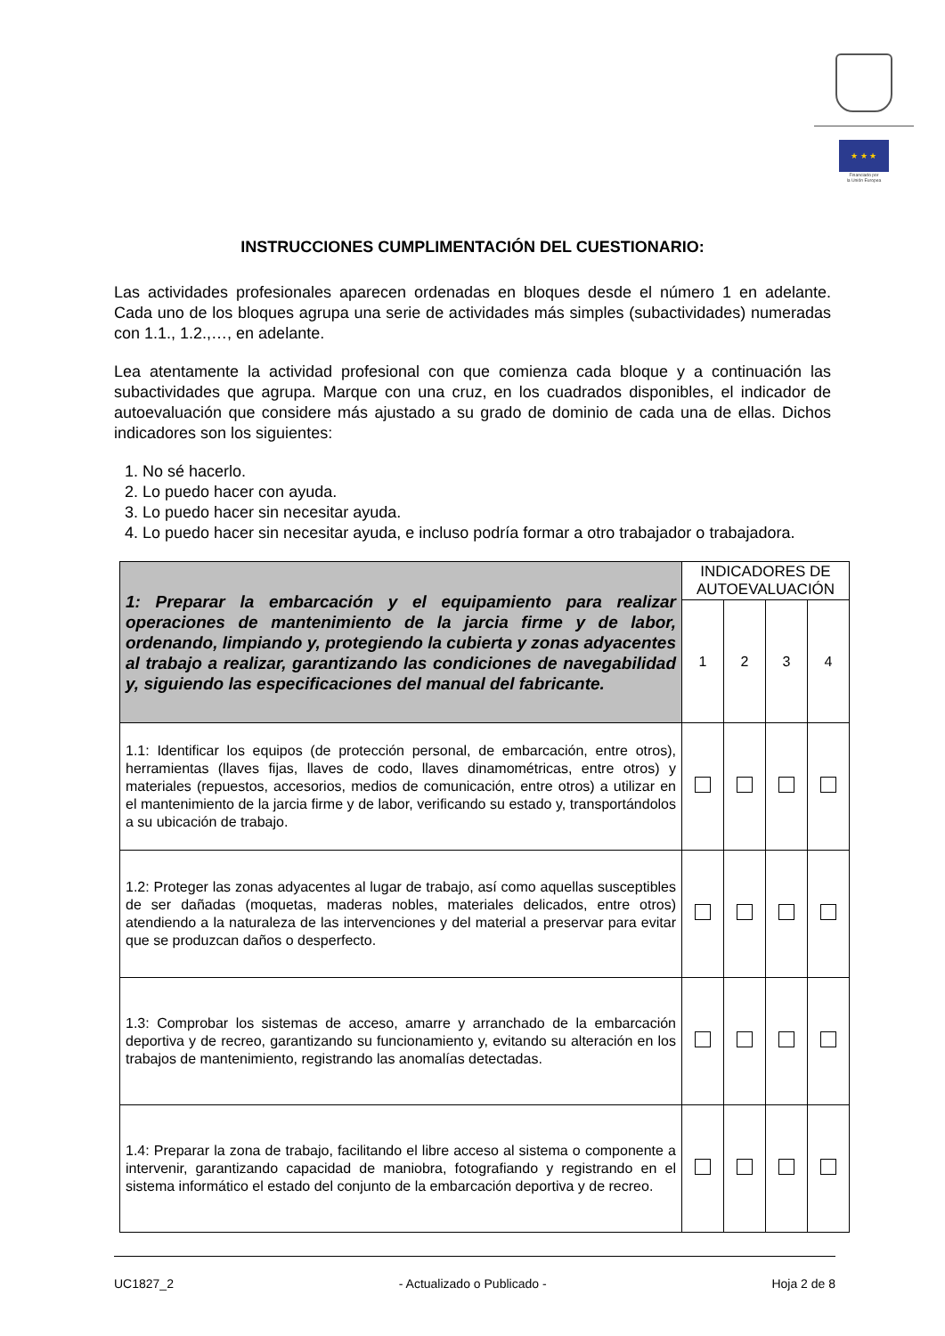★ ★ ★
Financiado por
la Unión Europea
INSTRUCCIONES CUMPLIMENTACIÓN DEL CUESTIONARIO:
Las actividades profesionales aparecen ordenadas en bloques desde el número 1 en adelante. Cada uno de los bloques agrupa una serie de actividades más simples (subactividades) numeradas con 1.1., 1.2.,…, en adelante.
Lea atentamente la actividad profesional con que comienza cada bloque y a continuación las subactividades que agrupa. Marque con una cruz, en los cuadrados disponibles, el indicador de autoevaluación que considere más ajustado a su grado de dominio de cada una de ellas. Dichos indicadores son los siguientes:
1. No sé hacerlo.
2. Lo puedo hacer con ayuda.
3. Lo puedo hacer sin necesitar ayuda.
4. Lo puedo hacer sin necesitar ayuda, e incluso podría formar a otro trabajador o trabajadora.
| 1: Preparar la embarcación y el equipamiento para realizar operaciones de mantenimiento de la jarcia firme y de labor, ordenando, limpiando y, protegiendo la cubierta y zonas adyacentes al trabajo a realizar, garantizando las condiciones de navegabilidad y, siguiendo las especificaciones del manual del fabricante. | INDICADORES DE AUTOEVALUACIÓN | | | |
| | 1 | 2 | 3 | 4 |
| 1.1: Identificar los equipos (de protección personal, de embarcación, entre otros), herramientas (llaves fijas, llaves de codo, llaves dinamométricas, entre otros) y materiales (repuestos, accesorios, medios de comunicación, entre otros) a utilizar en el mantenimiento de la jarcia firme y de labor, verificando su estado y, transportándolos a su ubicación de trabajo. | | | | |
| 1.2: Proteger las zonas adyacentes al lugar de trabajo, así como aquellas susceptibles de ser dañadas (moquetas, maderas nobles, materiales delicados, entre otros) atendiendo a la naturaleza de las intervenciones y del material a preservar para evitar que se produzcan daños o desperfecto. | | | | |
| 1.3: Comprobar los sistemas de acceso, amarre y arranchado de la embarcación deportiva y de recreo, garantizando su funcionamiento y, evitando su alteración en los trabajos de mantenimiento, registrando las anomalías detectadas. | | | | |
| 1.4: Preparar la zona de trabajo, facilitando el libre acceso al sistema o componente a intervenir, garantizando capacidad de maniobra, fotografiando y registrando en el sistema informático el estado del conjunto de la embarcación deportiva y de recreo. | | | | |
UC1827_2 - Actualizado o Publicado - Hoja 2 de 8